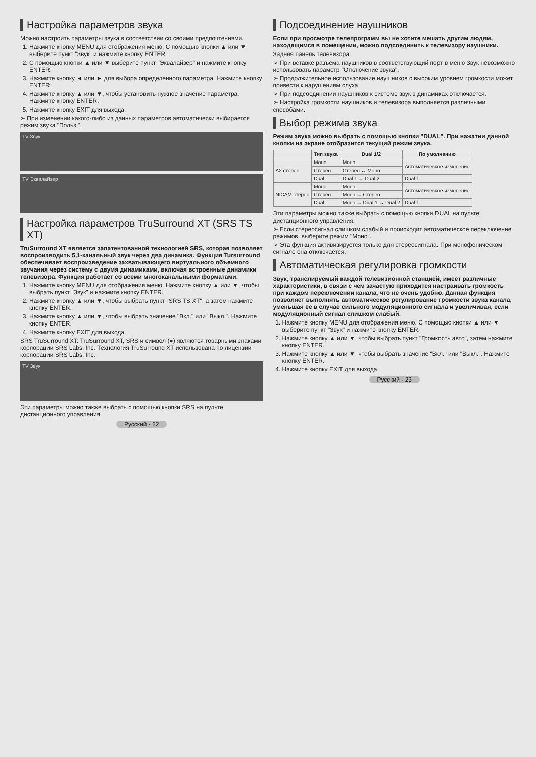Настройка параметров звука
Можно настроить параметры звука в соответствии со своими предпочтениями.
1. Нажмите кнопку MENU для отображения меню. С помощью кнопки ▲ или ▼ выберите пункт "Звук" и нажмите кнопку ENTER.
2. С помощью кнопки ▲ или ▼ выберите пункт "Эквалайзер" и нажмите кнопку ENTER.
3. Нажмите кнопку ◄ или ► для выбора определенного параметра. Нажмите кнопку ENTER.
4. Нажмите кнопку ▲ или ▼, чтобы установить нужное значение параметра. Нажмите кнопку ENTER.
5. Нажмите кнопку EXIT для выхода.
➢ При изменении какого-либо из данных параметров автоматически выбирается режим звука "Польз.".
TV Звук
TV Эквалайзер
Настройка параметров TruSurround XT (SRS TS XT)
TruSurround XT является запатентованной технологией SRS, которая позволяет воспроизводить 5,1-канальный звук через два динамика. Функция Tursurround обеспечивает воспроизведение захватывающего виртуального объемного звучания через систему с двумя динамиками, включая встроенные динамики телевизора. Функция работает со всеми многоканальными форматами.
1. Нажмите кнопку MENU для отображения меню. Нажмите кнопку ▲ или ▼, чтобы выбрать пункт "Звук" и нажмите кнопку ENTER.
2. Нажмите кнопку ▲ или ▼, чтобы выбрать пункт "SRS TS XT", а затем нажмите кнопку ENTER.
3. Нажмите кнопку ▲ или ▼, чтобы выбрать значение "Вкл." или "Выкл.". Нажмите кнопку ENTER.
4. Нажмите кнопку EXIT для выхода.
SRS TruSurround XT: TruSurround XT, SRS и символ (●) являются товарными знаками корпорации SRS Labs, Inc. Технология TruSurround XT использована по лицензии корпорации SRS Labs, Inc.
TV Звук
Эти параметры можно также выбрать с помощью кнопки SRS на пульте дистанционного управления.
Русский - 22
Подсоединение наушников
Если при просмотре телепрограмм вы не хотите мешать другим людям, находящимся в помещении, можно подсоединить к телевизору наушники.
Задняя панель телевизора
➢ При вставке разъема наушников в соответствующий порт в меню Звук невозможно использовать параметр "Отключение звука".
➢ Продолжительное использование наушников с высоким уровнем громкости может привести к нарушениям слуха.
➢ При подсоединении наушников к системе звук в динамиках отключается.
➢ Настройка громкости наушников и телевизора выполняется различными способами.
Выбор режима звука
Режим звука можно выбрать с помощью кнопки "DUAL". При нажатии данной кнопки на экране отобразится текущий режим звука.
| | Тип звука | Dual 1/2 | По умолчанию |
| --- | --- | --- | --- |
| A2 стерео | Моно | Моно | Автоматическое изменение |
| | Стерео | Стерео ↔ Моно | |
| | Dual | Dual 1 ↔ Dual 2 | Dual 1 |
| NICAM стерео | Моно | Моно | Автоматическое изменение |
| | Стерео | Моно ↔ Стерео | |
| | Dual | Моно → Dual 1 → Dual 2 | Dual 1 |
Эти параметры можно также выбрать с помощью кнопки DUAL на пульте дистанционного управления.
➢ Если стереосигнал слишком слабый и происходит автоматическое переключение режимов, выберите режим "Моно".
➢ Эта функция активизируется только для стереосигнала. При монофоническом сигнале она отключается.
Автоматическая регулировка громкости
Звук, транслируемый каждой телевизионной станцией, имеет различные характеристики, в связи с чем зачастую приходится настраивать громкость при каждом переключении канала, что не очень удобно. Данная функция позволяет выполнять автоматическое регулирование громкости звука канала, уменьшая ее в случае сильного модуляционного сигнала и увеличивая, если модуляционный сигнал слишком слабый.
1. Нажмите кнопку MENU для отображения меню. С помощью кнопки ▲ или ▼ выберите пункт "Звук" и нажмите кнопку ENTER.
2. Нажмите кнопку ▲ или ▼, чтобы выбрать пункт "Громкость авто", затем нажмите кнопку ENTER.
3. Нажмите кнопку ▲ или ▼, чтобы выбрать значение "Вкл." или "Выкл.". Нажмите кнопку ENTER.
4. Нажмите кнопку EXIT для выхода.
Русский - 23